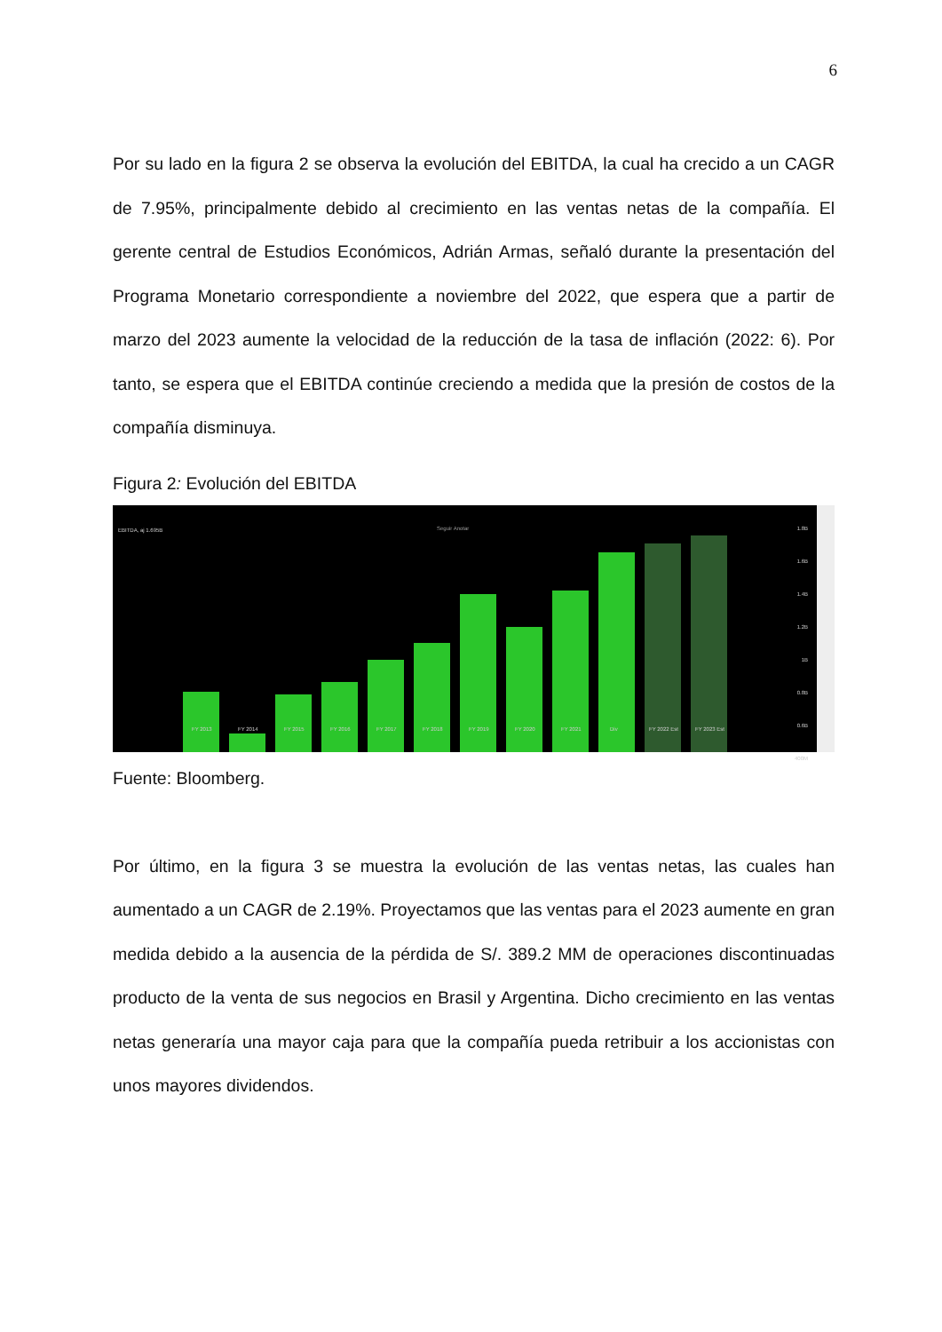6
Por su lado en la figura 2 se observa la evolución del EBITDA, la cual ha crecido a un CAGR de 7.95%, principalmente debido al crecimiento en las ventas netas de la compañía. El gerente central de Estudios Económicos, Adrián Armas, señaló durante la presentación del Programa Monetario correspondiente a noviembre del 2022, que espera que a partir de marzo del 2023 aumente la velocidad de la reducción de la tasa de inflación (2022: 6). Por tanto, se espera que el EBITDA continúe creciendo a medida que la presión de costos de la compañía disminuya.
Figura 2: Evolución del EBITDA
EBITDA, aj 1.695B Seguir Anotar
FY 2013 FY 2014 FY 2015 FY 2016 FY 2017 FY 2018 FY 2019 FY 2020 FY 2021 Div FY 2022 Est FY 2023 Est
1.8B
1.6B
1.4B
1.2B
1B
0.8B
0.6B
400M
Fuente: Bloomberg.
Por último, en la figura 3 se muestra la evolución de las ventas netas, las cuales han aumentado a un CAGR de 2.19%. Proyectamos que las ventas para el 2023 aumente en gran medida debido a la ausencia de la pérdida de S/. 389.2 MM de operaciones discontinuadas producto de la venta de sus negocios en Brasil y Argentina. Dicho crecimiento en las ventas netas generaría una mayor caja para que la compañía pueda retribuir a los accionistas con unos mayores dividendos.